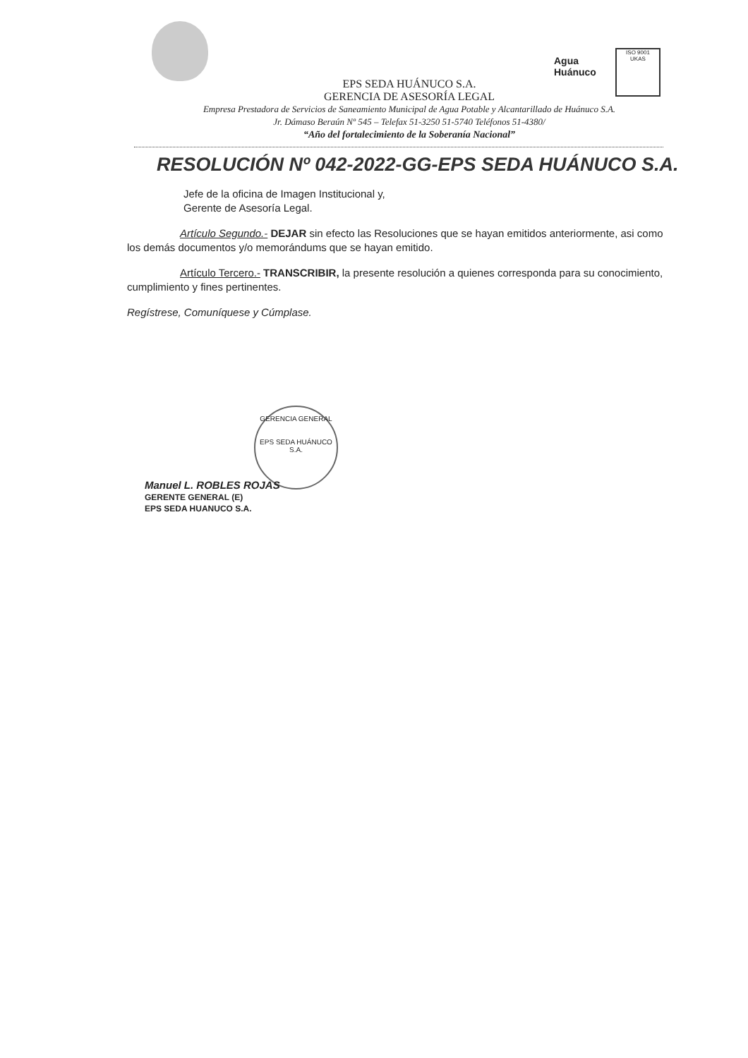Agua
Huánuco
ISO 9001
UKAS
EPS SEDA HUÁNUCO S.A.
GERENCIA DE ASESORÍA LEGAL
Empresa Prestadora de Servicios de Saneamiento Municipal de Agua Potable y Alcantarillado de Huánuco S.A.
Jr. Dámaso Beraún Nº 545 – Telefax 51-3250 51-5740 Teléfonos 51-4380/
“Año del fortalecimiento de la Soberanía Nacional”
RESOLUCIÓN Nº 042-2022-GG-EPS SEDA HUÁNUCO S.A.
Jefe de la oficina de Imagen Institucional y,
Gerente de Asesoría Legal.
Artículo Segundo.- DEJAR sin efecto las Resoluciones que se hayan emitidos anteriormente, asi como los demás documentos y/o memorándums que se hayan emitido.
Artículo Tercero.- TRANSCRIBIR, la presente resolución a quienes corresponda para su conocimiento, cumplimiento y fines pertinentes.
Regístrese, Comuníquese y Cúmplase.
GERENCIA GENERAL
EPS SEDA HUÁNUCO S.A.
Manuel L. ROBLES ROJAS
GERENTE GENERAL (E)
EPS SEDA HUANUCO S.A.